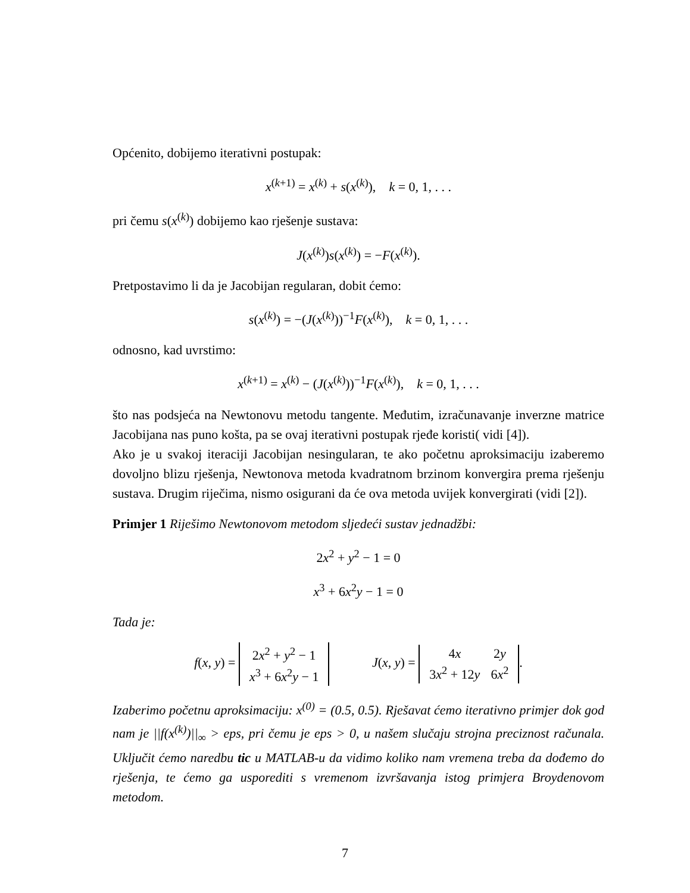Općenito, dobijemo iterativni postupak:
x<sup>(k+1)</sup> = x<sup>(k)</sup> + s(x<sup>(k)</sup>), k = 0, 1, . . .
pri čemu s(x<sup>(k)</sup>) dobijemo kao rješenje sustava:
J(x<sup>(k)</sup>)s(x<sup>(k)</sup>) = −F(x<sup>(k)</sup>).
Pretpostavimo li da je Jacobijan regularan, dobit ćemo:
s(x<sup>(k)</sup>) = −(J(x<sup>(k)</sup>))<sup>−1</sup>F(x<sup>(k)</sup>), k = 0, 1, . . .
odnosno, kad uvrstimo:
x<sup>(k+1)</sup> = x<sup>(k)</sup> − (J(x<sup>(k)</sup>))<sup>−1</sup>F(x<sup>(k)</sup>), k = 0, 1, . . .
što nas podsjeća na Newtonovu metodu tangente. Međutim, izračunavanje inverzne matrice Jacobijana nas puno košta, pa se ovaj iterativni postupak rjeđe koristi( vidi [4]).
Ako je u svakoj iteraciji Jacobijan nesingularan, te ako početnu aproksimaciju izaberemo dovoljno blizu rješenja, Newtonova metoda kvadratnom brzinom konvergira prema rješenju sustava. Drugim riječima, nismo osigurani da će ova metoda uvijek konvergirati (vidi [2]).
Primjer 1 Riješimo Newtonovom metodom sljedeći sustav jednadžbi:
2x<sup>2</sup> + y<sup>2</sup> − 1 = 0
x<sup>3</sup> + 6x<sup>2</sup>y − 1 = 0
Tada je:
f(x, y) =
| 2 x<sup>2</sup> + y<sup>2</sup> − 1 |
| x<sup>3</sup> + 6 x<sup>2</sup> y − 1 |
J(x, y) =
| 4 x | 2 y |
| 3 x<sup>2</sup> + 12 y | 6 x<sup>2</sup> |
.
Izaberimo početnu aproksimaciju: x<sup>(0)</sup> = (0.5, 0.5). Rješavat ćemo iterativno primjer dok god nam je ||f(x<sup>(k)</sup>)||<sub>∞</sub> > eps, pri čemu je eps > 0, u našem slučaju strojna preciznost računala. Uključit ćemo naredbu tic u MATLAB-u da vidimo koliko nam vremena treba da dođemo do rješenja, te ćemo ga usporediti s vremenom izvršavanja istog primjera Broydenovom metodom.
7